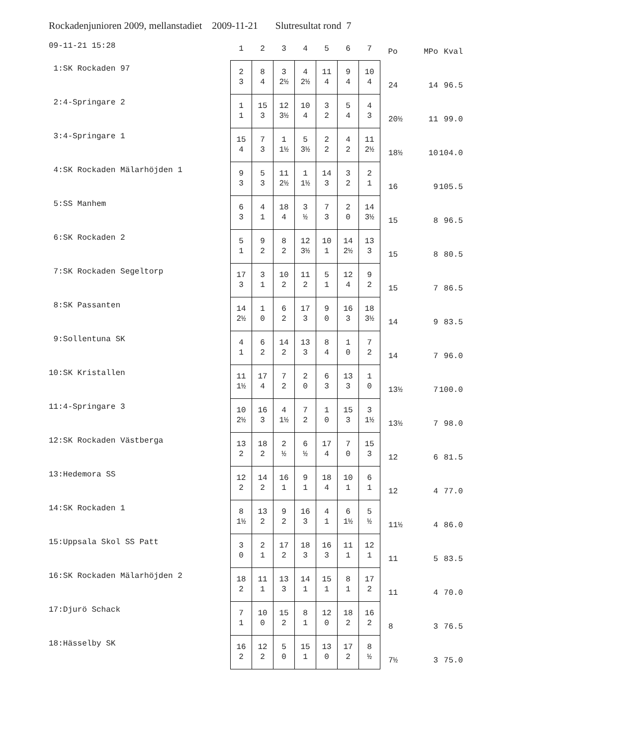Rockadenjunioren 2009, mellanstadiet 2009-11-21 Slutresultat rond 7
| 09-11-21 15:28 | 1 | 2 | 3 | 4 | 5 | 6 | 7 | Po | MPo | Kval |
| --- | --- | --- | --- | --- | --- | --- | --- | --- | --- | --- |
| 1:SK Rockaden 97 | 2 3 | 8 4 | 3 2½ | 4 2½ | 11 4 | 9 4 | 10 4 | 24 | 14 | 96.5 |
| 2:4-Springare 2 | 1 1 | 15 3 | 12 3½ | 10 4 | 3 2 | 5 4 | 4 3 | 20½ | 11 | 99.0 |
| 3:4-Springare 1 | 15 4 | 7 3 | 1 1½ | 5 3½ | 2 2 | 4 2 | 11 2½ | 18½ | 10 | 104.0 |
| 4:SK Rockaden Mälarhöjden 1 | 9 3 | 5 3 | 11 2½ | 1 1½ | 14 3 | 3 2 | 2 1 | 16 | 9 | 105.5 |
| 5:SS Manhem | 6 3 | 4 1 | 18 4 | 3 ½ | 7 3 | 2 0 | 14 3½ | 15 | 8 | 96.5 |
| 6:SK Rockaden 2 | 5 1 | 9 2 | 8 2 | 12 3½ | 10 1 | 14 2½ | 13 3 | 15 | 8 | 80.5 |
| 7:SK Rockaden Segeltorp | 17 3 | 3 1 | 10 2 | 11 2 | 5 1 | 12 4 | 9 2 | 15 | 7 | 86.5 |
| 8:SK Passanten | 14 2½ | 1 0 | 6 2 | 17 3 | 9 0 | 16 3 | 18 3½ | 14 | 9 | 83.5 |
| 9:Sollentuna SK | 4 1 | 6 2 | 14 2 | 13 3 | 8 4 | 1 0 | 7 2 | 14 | 7 | 96.0 |
| 10:SK Kristallen | 11 1½ | 17 4 | 7 2 | 2 0 | 6 3 | 13 3 | 1 0 | 13½ | 7 | 100.0 |
| 11:4-Springare 3 | 10 2½ | 16 3 | 4 1½ | 7 2 | 1 0 | 15 3 | 3 1½ | 13½ | 7 | 98.0 |
| 12:SK Rockaden Västberga | 13 2 | 18 2 | 2 ½ | 6 ½ | 17 4 | 7 0 | 15 3 | 12 | 6 | 81.5 |
| 13:Hedemora SS | 12 2 | 14 2 | 16 1 | 9 1 | 18 4 | 10 1 | 6 1 | 12 | 4 | 77.0 |
| 14:SK Rockaden 1 | 8 1½ | 13 2 | 9 2 | 16 3 | 4 1 | 6 1½ | 5 ½ | 11½ | 4 | 86.0 |
| 15:Uppsala Skol SS Patt | 3 0 | 2 1 | 17 2 | 18 3 | 16 3 | 11 1 | 12 1 | 11 | 5 | 83.5 |
| 16:SK Rockaden Mälarhöjden 2 | 18 2 | 11 1 | 13 3 | 14 1 | 15 1 | 8 1 | 17 2 | 11 | 4 | 70.0 |
| 17:Djurö Schack | 7 1 | 10 0 | 15 2 | 8 1 | 12 0 | 18 2 | 16 2 | 8 | 3 | 76.5 |
| 18:Hässelby SK | 16 2 | 12 2 | 5 0 | 15 1 | 13 0 | 17 2 | 8 ½ | 7½ | 3 | 75.0 |